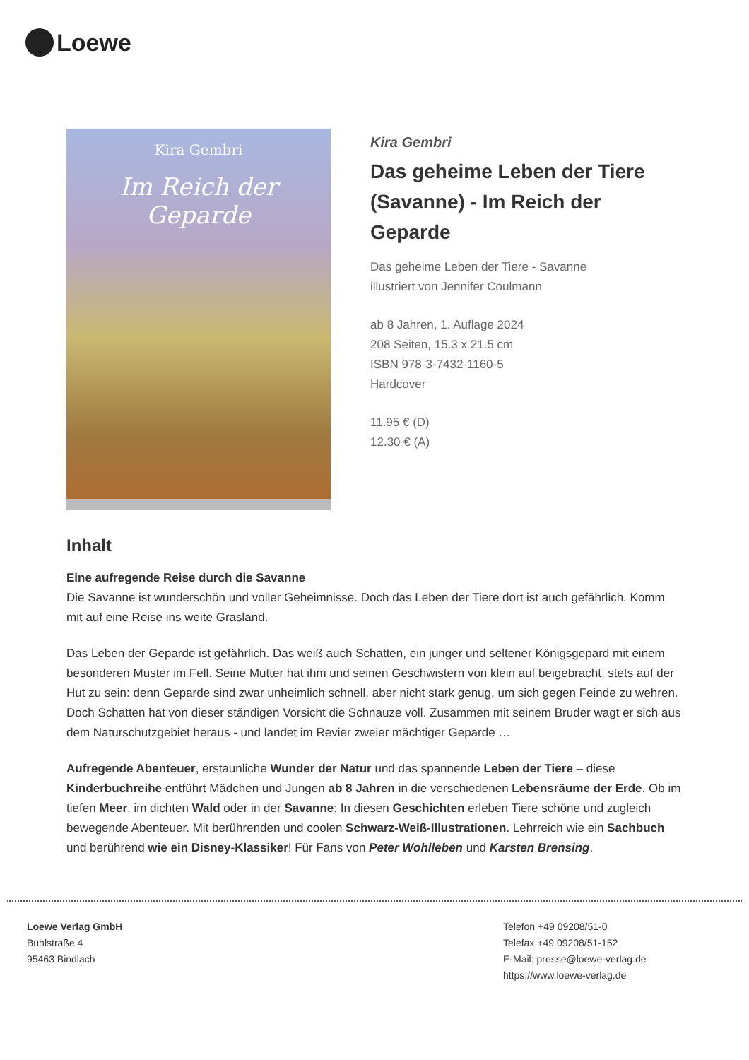Loewe
Kira Gembri
Im Reich der Geparde
Kira Gembri
Das geheime Leben der Tiere (Savanne) - Im Reich der Geparde
Das geheime Leben der Tiere - Savanne
illustriert von Jennifer Coulmann
ab 8 Jahren, 1. Auflage 2024
208 Seiten, 15.3 x 21.5 cm
ISBN 978-3-7432-1160-5
Hardcover
11.95 € (D)
12.30 € (A)
Inhalt
Eine aufregende Reise durch die Savanne
Die Savanne ist wunderschön und voller Geheimnisse. Doch das Leben der Tiere dort ist auch gefährlich. Komm mit auf eine Reise ins weite Grasland.
Das Leben der Geparde ist gefährlich. Das weiß auch Schatten, ein junger und seltener Königsgepard mit einem besonderen Muster im Fell. Seine Mutter hat ihm und seinen Geschwistern von klein auf beigebracht, stets auf der Hut zu sein: denn Geparde sind zwar unheimlich schnell, aber nicht stark genug, um sich gegen Feinde zu wehren. Doch Schatten hat von dieser ständigen Vorsicht die Schnauze voll. Zusammen mit seinem Bruder wagt er sich aus dem Naturschutzgebiet heraus - und landet im Revier zweier mächtiger Geparde …
Aufregende Abenteuer, erstaunliche Wunder der Natur und das spannende Leben der Tiere – diese Kinderbuchreihe entführt Mädchen und Jungen ab 8 Jahren in die verschiedenen Lebensräume der Erde. Ob im tiefen Meer, im dichten Wald oder in der Savanne: In diesen Geschichten erleben Tiere schöne und zugleich bewegende Abenteuer. Mit berührenden und coolen Schwarz-Weiß-Illustrationen. Lehrreich wie ein Sachbuch und berührend wie ein Disney-Klassiker! Für Fans von Peter Wohlleben und Karsten Brensing.
Loewe Verlag GmbH
Bühlstraße 4
95463 Bindlach
Telefon +49 09208/51-0
Telefax +49 09208/51-152
E-Mail: presse@loewe-verlag.de
https://www.loewe-verlag.de